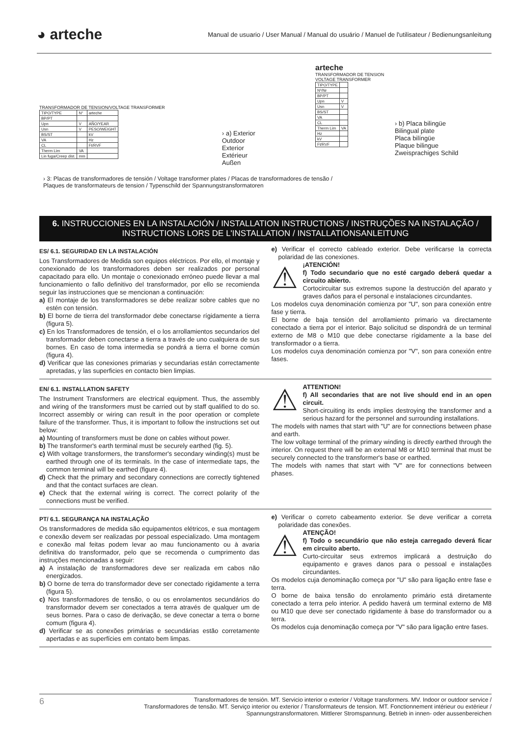◕ arteche
Manual de usuario / User Manual / Manual do usuário / Manuel de l'utilisateur / Bedienungsanleitung
TRANSFORMADOR DE TENSION/VOLTAGE TRANSFORMER
| TIPO/TYPE | N° | arteche |
| BP/PT | | |
| Upn | V | AÑO/YEAR |
| Usn | V | PESO/WEIGHT |
| BS/ST | | kV |
| VA | | Hz |
| CL | | Ft/RVF |
| Therm Lim | VA | |
| Lin fuga/Creep dist. | mm | |
› a) Exterior
Outdoor
Exterior
Extérieur
Außen
arteche
TRANSFORMADOR DE TENSION VOLTAGE TRANSFORMER
| TIPO/TYPE | |
| Nº/Nr | |
| BP/PT | |
| Upn | V |
| Usn | V |
| BS/ST | |
| VA | |
| CL | |
| Therm Lim | VA |
| Hz | |
| kV | |
| Ft/RVF | |
› b) Placa bilingüe
Bilingual plate
Placa bilíngüe
Plaque bilingue
Zweisprachiges Schild
› 3: Placas de transformadores de tensión / Voltage transformer plates / Placas de transformadores de tensão /
Plaques de transformateurs de tension / Typenschild der Spannungstransformatoren
6. INSTRUCCIONES EN LA INSTALACIÓN / INSTALLATION INSTRUCTIONS / INSTRUÇÕES NA INSTALAÇÃO / INSTRUCTIONS LORS DE L'INSTALLATION / INSTALLATIONSANLEITUNG
ES/ 6.1. SEGURIDAD EN LA INSTALACIÓN
Los Transformadores de Medida son equipos eléctricos. Por ello, el montaje y conexionado de los transformadores deben ser realizados por personal capacitado para ello. Un montaje o conexionado erróneo puede llevar a mal funcionamiento o fallo definitivo del transformador, por ello se recomienda seguir las instrucciones que se mencionan a continuación:
a) El montaje de los transformadores se debe realizar sobre cables que no estén con tensión.
b) El borne de tierra del transformador debe conectarse rígidamente a tierra (figura 5).
c) En los Transformadores de tensión, el o los arrollamientos secundarios del transformador deben conectarse a tierra a través de uno cualquiera de sus bornes. En caso de toma intermedia se pondrá a tierra el borne común (figura 4).
d) Verificar que las conexiones primarias y secundarias están correctamente apretadas, y las superficies en contacto bien limpias.
e) Verificar el correcto cableado exterior. Debe verificarse la correcta polaridad de las conexiones.
⚠
¡ATENCIÓN!
f) Todo secundario que no esté cargado deberá quedar a circuito abierto.
Cortocircuitar sus extremos supone la destrucción del aparato y graves daños para el personal e instalaciones circundantes.
Los modelos cuya denominación comienza por "U", son para conexión entre fase y tierra.
El borne de baja tensión del arrollamiento primario va directamente conectado a tierra por el interior. Bajo solicitud se dispondrá de un terminal externo de M8 o M10 que debe conectarse rígidamente a la base del transformador o a tierra.
Los modelos cuya denominación comienza por "V", son para conexión entre fases.
EN/ 6.1. INSTALLATION SAFETY
The Instrument Transformers are electrical equipment. Thus, the assembly and wiring of the transformers must be carried out by staff qualified to do so. Incorrect assembly or wiring can result in the poor operation or complete failure of the transformer. Thus, it is important to follow the instructions set out below:
a) Mounting of transformers must be done on cables without power.
b) The transformer's earth terminal must be securely earthed (fig. 5).
c) With voltage transformers, the transformer's secondary winding(s) must be earthed through one of its terminals. In the case of intermediate taps, the common terminal will be earthed (figure 4).
d) Check that the primary and secondary connections are correctly tightened and that the contact surfaces are clean.
e) Check that the external wiring is correct. The correct polarity of the connections must be verified.
⚠
ATTENTION!
f) All secondaries that are not live should end in an open circuit.
Short-circuiting its ends implies destroying the transformer and a serious hazard for the personnel and surrounding installations.
The models with names that start with "U" are for connections between phase and earth.
The low voltage terminal of the primary winding is directly earthed through the interior. On request there will be an external M8 or M10 terminal that must be securely connected to the transformer's base or earthed.
The models with names that start with "V" are for connections between phases.
PT/ 6.1. SEGURANÇA NA INSTALAÇÃO
Os transformadores de medida são equipamentos elétricos, e sua montagem e conexão devem ser realizadas por pessoal especializado. Uma montagem e conexão mal feitas podem levar ao mau funcionamento ou à avaria definitiva do transformador, pelo que se recomenda o cumprimento das instruções mencionadas a seguir:
a) A instalação de transformadores deve ser realizada em cabos não energizados.
b) O borne de terra do transformador deve ser conectado rigidamente a terra (figura 5).
c) Nos transformadores de tensão, o ou os enrolamentos secundários do transformador devem ser conectados a terra através de qualquer um de seus bornes. Para o caso de derivação, se deve conectar a terra o borne comum (figura 4).
d) Verificar se as conexões primárias e secundárias estão corretamente apertadas e as superfícies em contato bem limpas.
e) Verificar o correto cabeamento exterior. Se deve verificar a correta polaridade das conexões.
⚠
ATENÇÃO!
f) Todo o secundário que não esteja carregado deverá ficar em circuito aberto.
Curto-circuitar seus extremos implicará a destruição do equipamento e graves danos para o pessoal e instalações circundantes.
Os modelos cuja denominação começa por "U" são para ligação entre fase e terra.
O borne de baixa tensão do enrolamento primário está diretamente conectado a terra pelo interior. A pedido haverá um terminal externo de M8 ou M10 que deve ser conectado rigidamente à base do transformador ou a terra.
Os modelos cuja denominação começa por "V" são para ligação entre fases.
6
Transformadores de tensión. MT. Servicio interior o exterior / Voltage transformers. MV. Indoor or outdoor service /
Transformadores de tensão. MT. Serviço interior ou exterior / Transformateurs de tension. MT. Fonctionnement intérieur ou extérieur /
Spannungstransformatoren. Mittlerer Stromspannung. Betrieb in innen- oder aussenbereichen